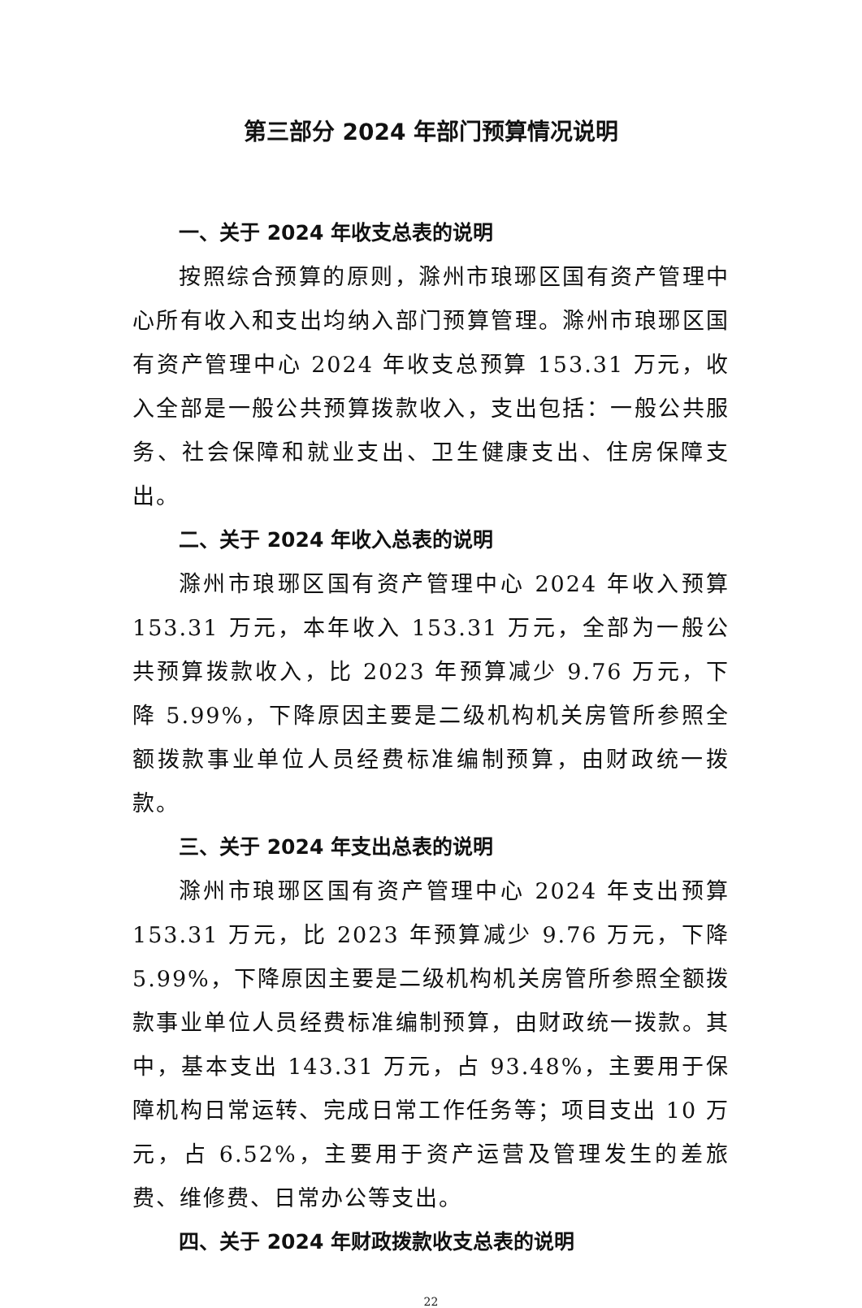第三部分 2024 年部门预算情况说明
一、关于 2024 年收支总表的说明
按照综合预算的原则，滁州市琅琊区国有资产管理中心所有收入和支出均纳入部门预算管理。滁州市琅琊区国有资产管理中心 2024 年收支总预算 153.31 万元，收入全部是一般公共预算拨款收入，支出包括：一般公共服务、社会保障和就业支出、卫生健康支出、住房保障支出。
二、关于 2024 年收入总表的说明
滁州市琅琊区国有资产管理中心 2024 年收入预算 153.31 万元，本年收入 153.31 万元，全部为一般公共预算拨款收入，比 2023 年预算减少 9.76 万元，下降 5.99%，下降原因主要是二级机构机关房管所参照全额拨款事业单位人员经费标准编制预算，由财政统一拨款。
三、关于 2024 年支出总表的说明
滁州市琅琊区国有资产管理中心 2024 年支出预算 153.31 万元，比 2023 年预算减少 9.76 万元，下降 5.99%，下降原因主要是二级机构机关房管所参照全额拨款事业单位人员经费标准编制预算，由财政统一拨款。其中，基本支出 143.31 万元，占 93.48%，主要用于保障机构日常运转、完成日常工作任务等；项目支出 10 万元，占 6.52%，主要用于资产运营及管理发生的差旅费、维修费、日常办公等支出。
四、关于 2024 年财政拨款收支总表的说明
22